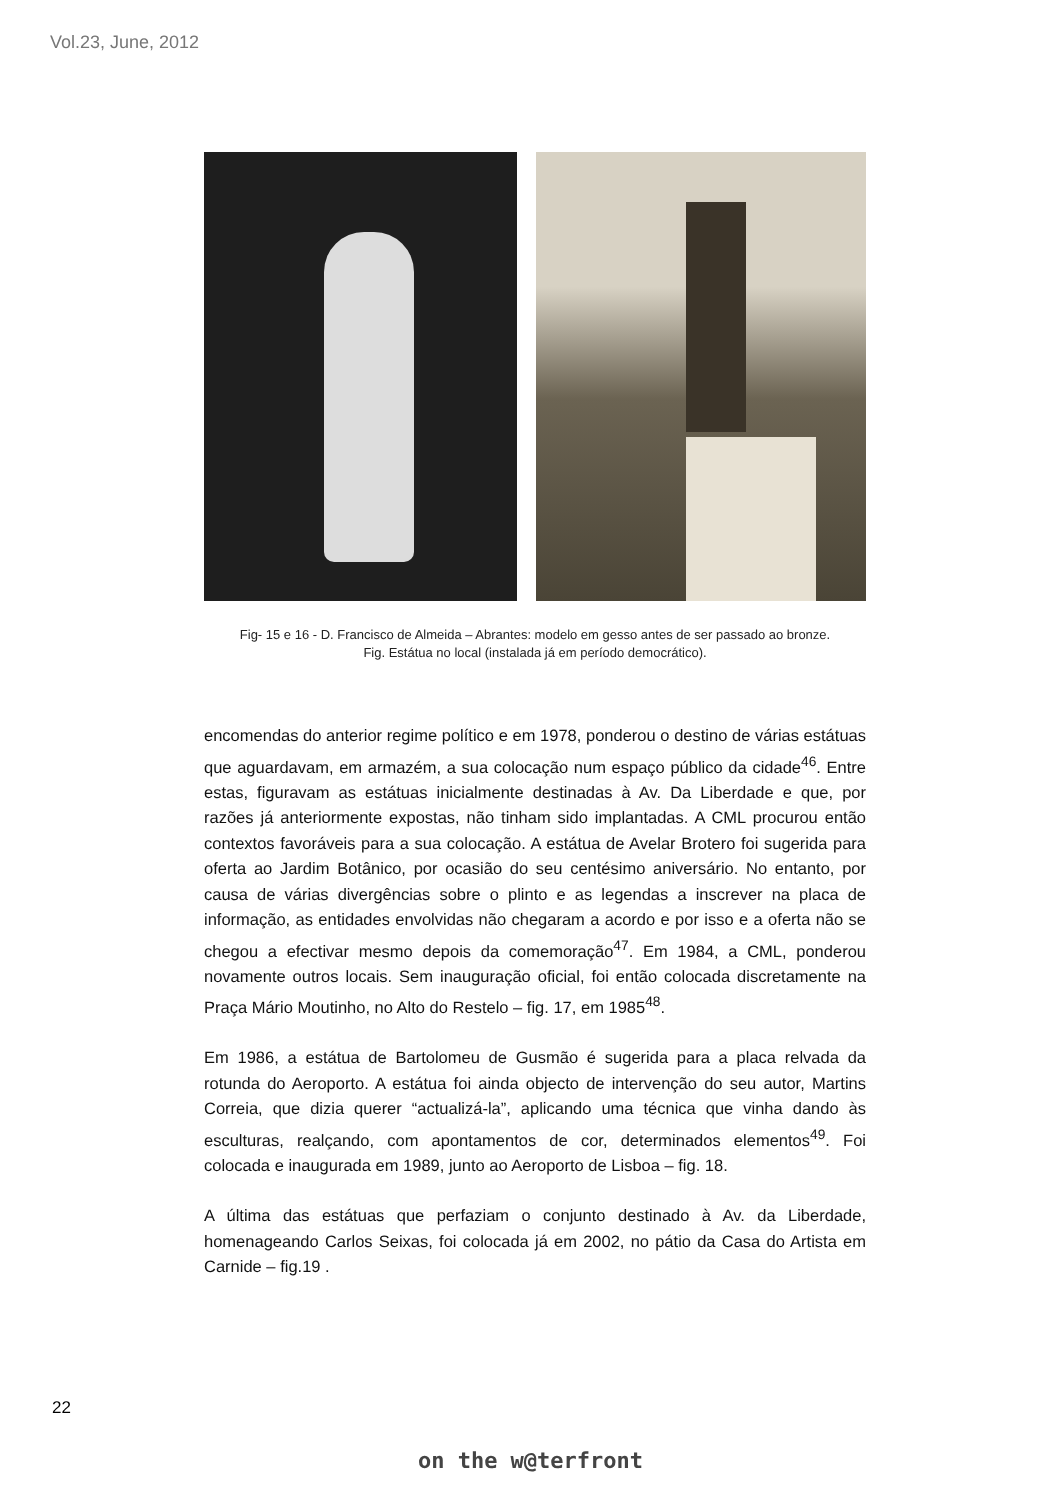Vol.23, June, 2012
Fig- 15 e 16 - D. Francisco de Almeida – Abrantes: modelo em gesso antes de ser passado ao bronze.
Fig. Estátua no local (instalada já em período democrático).
encomendas do anterior regime político e em 1978, ponderou o destino de várias estátuas que aguardavam, em armazém, a sua colocação num espaço público da cidade<sup>46</sup>. Entre estas, figuravam as estátuas inicialmente destinadas à Av. Da Liberdade e que, por razões já anteriormente expostas, não tinham sido implantadas. A CML procurou então contextos favoráveis para a sua colocação. A estátua de Avelar Brotero foi sugerida para oferta ao Jardim Botânico, por ocasião do seu centésimo aniversário. No entanto, por causa de várias divergências sobre o plinto e as legendas a inscrever na placa de informação, as entidades envolvidas não chegaram a acordo e por isso e a oferta não se chegou a efectivar mesmo depois da comemoração<sup>47</sup>. Em 1984, a CML, ponderou novamente outros locais. Sem inauguração oficial, foi então colocada discretamente na Praça Mário Moutinho, no Alto do Restelo – fig. 17, em 1985<sup>48</sup>.
Em 1986, a estátua de Bartolomeu de Gusmão é sugerida para a placa relvada da rotunda do Aeroporto. A estátua foi ainda objecto de intervenção do seu autor, Martins Correia, que dizia querer “actualizá-la”, aplicando uma técnica que vinha dando às esculturas, realçando, com apontamentos de cor, determinados elementos<sup>49</sup>. Foi colocada e inaugurada em 1989, junto ao Aeroporto de Lisboa – fig. 18.
A última das estátuas que perfaziam o conjunto destinado à Av. da Liberdade, homenageando Carlos Seixas, foi colocada já em 2002, no pátio da Casa do Artista em Carnide – fig.19 .
22
on the w@terfront